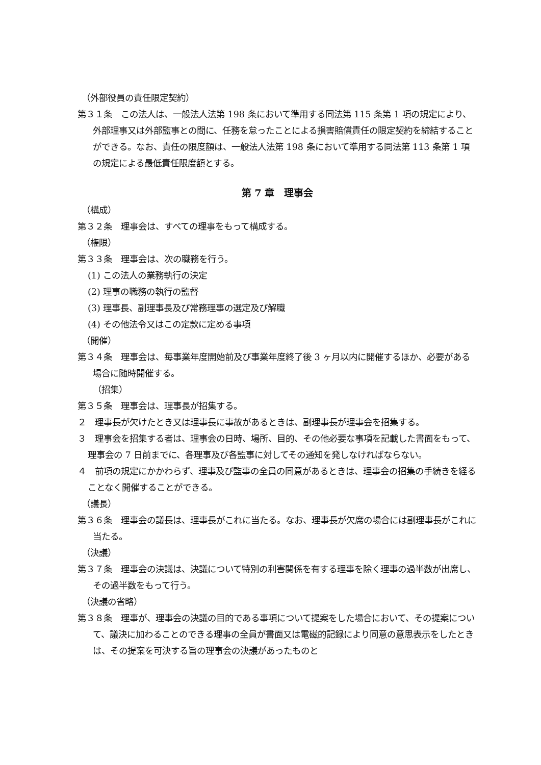（外部役員の責任限定契約）
第３１条　この法人は、一般法人法第 198 条において準用する同法第 115 条第 1 項の規定により、外部理事又は外部監事との間に、任務を怠ったことによる損害賠償責任の限定契約を締結することができる。なお、責任の限度額は、一般法人法第 198 条において準用する同法第 113 条第 1 項の規定による最低責任限度額とする。
第 7 章　理事会
（構成）
第３２条　理事会は、すべての理事をもって構成する。
（権限）
第３３条　理事会は、次の職務を行う。
(1) この法人の業務執行の決定
(2) 理事の職務の執行の監督
(3) 理事長、副理事長及び常務理事の選定及び解職
(4) その他法令又はこの定款に定める事項
（開催）
第３４条　理事会は、毎事業年度開始前及び事業年度終了後 3 ヶ月以内に開催するほか、必要がある場合に随時開催する。
（招集）
第３５条　理事会は、理事長が招集する。
２　理事長が欠けたとき又は理事長に事故があるときは、副理事長が理事会を招集する。
３　理事会を招集する者は、理事会の日時、場所、目的、その他必要な事項を記載した書面をもって、理事会の 7 日前までに、各理事及び各監事に対してその通知を発しなければならない。
４　前項の規定にかかわらず、理事及び監事の全員の同意があるときは、理事会の招集の手続きを経ることなく開催することができる。
（議長）
第３６条　理事会の議長は、理事長がこれに当たる。なお、理事長が欠席の場合には副理事長がこれに当たる。
（決議）
第３７条　理事会の決議は、決議について特別の利害関係を有する理事を除く理事の過半数が出席し、その過半数をもって行う。
（決議の省略）
第３８条　理事が、理事会の決議の目的である事項について提案をした場合において、その提案について、議決に加わることのできる理事の全員が書面又は電磁的記録により同意の意思表示をしたときは、その提案を可決する旨の理事会の決議があったものと